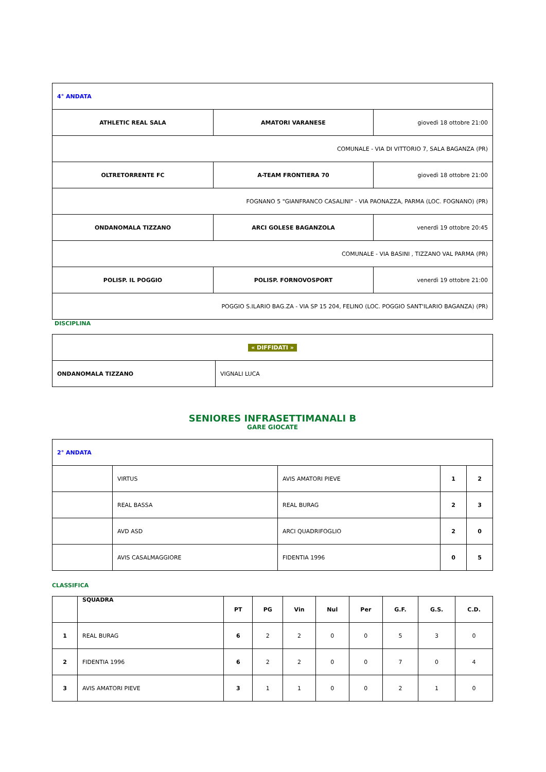| 4° ANDATA | | |
| ATHLETIC REAL SALA | AMATORI VARANESE | giovedì 18 ottobre 21:00 |
| COMUNALE - VIA DI VITTORIO 7, SALA BAGANZA (PR) | | |
| OLTRETORRENTE FC | A-TEAM FRONTIERA 70 | giovedì 18 ottobre 21:00 |
| FOGNANO 5 "GIANFRANCO CASALINI" - VIA PAONAZZA, PARMA (LOC. FOGNANO) (PR) | | |
| ONDANOMALA TIZZANO | ARCI GOLESE BAGANZOLA | venerdì 19 ottobre 20:45 |
| COMUNALE - VIA BASINI , TIZZANO VAL PARMA (PR) | | |
| POLISP. IL POGGIO | POLISP. FORNOVOSPORT | venerdì 19 ottobre 21:00 |
| POGGIO S.ILARIO BAG.ZA - VIA SP 15 204, FELINO (LOC. POGGIO SANT'ILARIO BAGANZA) (PR) | | |
DISCIPLINA
| « DIFFIDATI » | |
| ONDANOMALA TIZZANO | VIGNALI LUCA |
SENIORES INFRASETTIMANALI B
GARE GIOCATE
| 2° ANDATA | | | | |
| | VIRTUS | AVIS AMATORI PIEVE | 1 | 2 |
| | REAL BASSA | REAL BURAG | 2 | 3 |
| | AVD ASD | ARCI QUADRIFOGLIO | 2 | 0 |
| | AVIS CASALMAGGIORE | FIDENTIA 1996 | 0 | 5 |
CLASSIFICA
| | SQUADRA | PT | PG | Vin | Nul | Per | G.F. | G.S. | C.D. |
| --- | --- | --- | --- | --- | --- | --- | --- | --- | --- |
| 1 | REAL BURAG | 6 | 2 | 2 | 0 | 0 | 5 | 3 | 0 |
| 2 | FIDENTIA 1996 | 6 | 2 | 2 | 0 | 0 | 7 | 0 | 4 |
| 3 | AVIS AMATORI PIEVE | 3 | 1 | 1 | 0 | 0 | 2 | 1 | 0 |